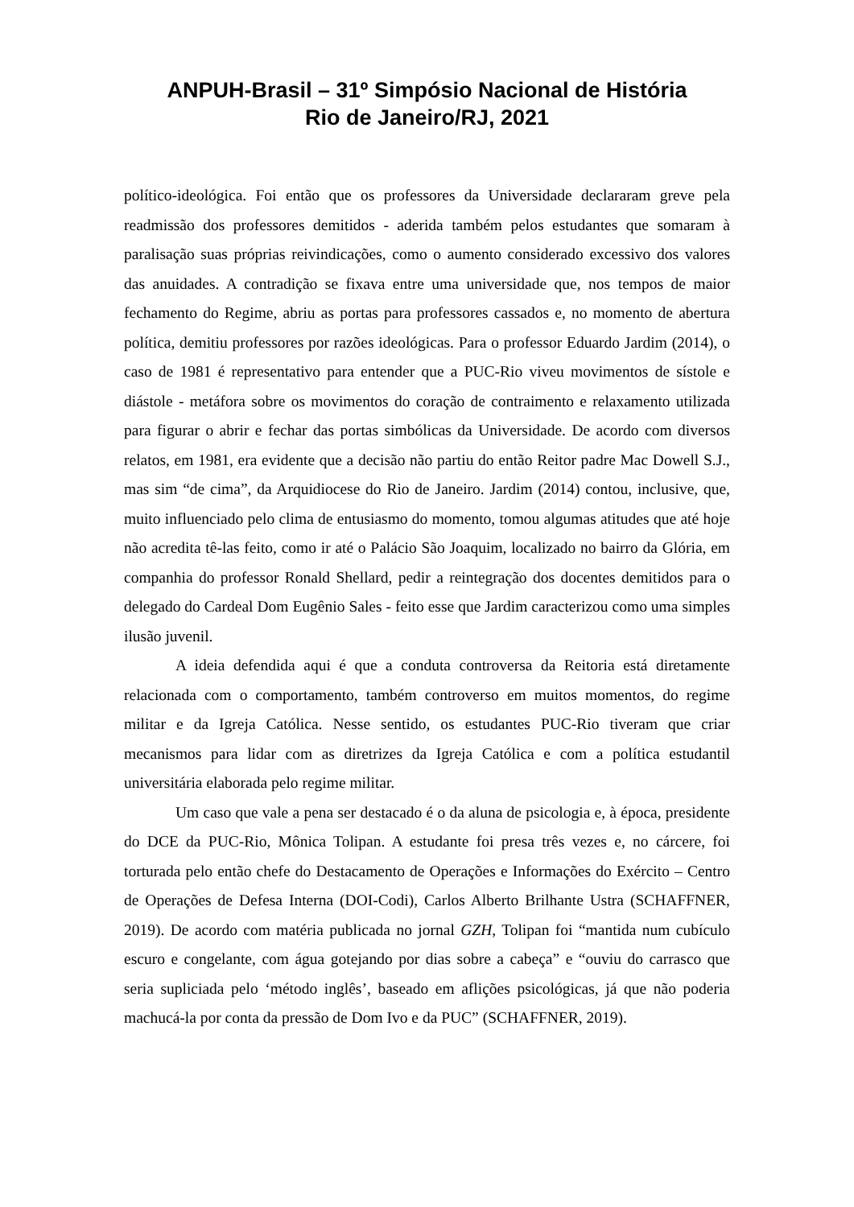ANPUH-Brasil – 31º Simpósio Nacional de História
Rio de Janeiro/RJ, 2021
político-ideológica. Foi então que os professores da Universidade declararam greve pela readmissão dos professores demitidos - aderida também pelos estudantes que somaram à paralisação suas próprias reivindicações, como o aumento considerado excessivo dos valores das anuidades. A contradição se fixava entre uma universidade que, nos tempos de maior fechamento do Regime, abriu as portas para professores cassados e, no momento de abertura política, demitiu professores por razões ideológicas. Para o professor Eduardo Jardim (2014), o caso de 1981 é representativo para entender que a PUC-Rio viveu movimentos de sístole e diástole - metáfora sobre os movimentos do coração de contraimento e relaxamento utilizada para figurar o abrir e fechar das portas simbólicas da Universidade. De acordo com diversos relatos, em 1981, era evidente que a decisão não partiu do então Reitor padre Mac Dowell S.J., mas sim “de cima”, da Arquidiocese do Rio de Janeiro. Jardim (2014) contou, inclusive, que, muito influenciado pelo clima de entusiasmo do momento, tomou algumas atitudes que até hoje não acredita tê-las feito, como ir até o Palácio São Joaquim, localizado no bairro da Glória, em companhia do professor Ronald Shellard, pedir a reintegração dos docentes demitidos para o delegado do Cardeal Dom Eugênio Sales - feito esse que Jardim caracterizou como uma simples ilusão juvenil.
A ideia defendida aqui é que a conduta controversa da Reitoria está diretamente relacionada com o comportamento, também controverso em muitos momentos, do regime militar e da Igreja Católica. Nesse sentido, os estudantes PUC-Rio tiveram que criar mecanismos para lidar com as diretrizes da Igreja Católica e com a política estudantil universitária elaborada pelo regime militar.
Um caso que vale a pena ser destacado é o da aluna de psicologia e, à época, presidente do DCE da PUC-Rio, Mônica Tolipan. A estudante foi presa três vezes e, no cárcere, foi torturada pelo então chefe do Destacamento de Operações e Informações do Exército – Centro de Operações de Defesa Interna (DOI-Codi), Carlos Alberto Brilhante Ustra (SCHAFFNER, 2019). De acordo com matéria publicada no jornal GZH, Tolipan foi “mantida num cubículo escuro e congelante, com água gotejando por dias sobre a cabeça” e “ouviu do carrasco que seria supliciada pelo ‘método inglês’, baseado em aflições psicológicas, já que não poderia machucá-la por conta da pressão de Dom Ivo e da PUC” (SCHAFFNER, 2019).